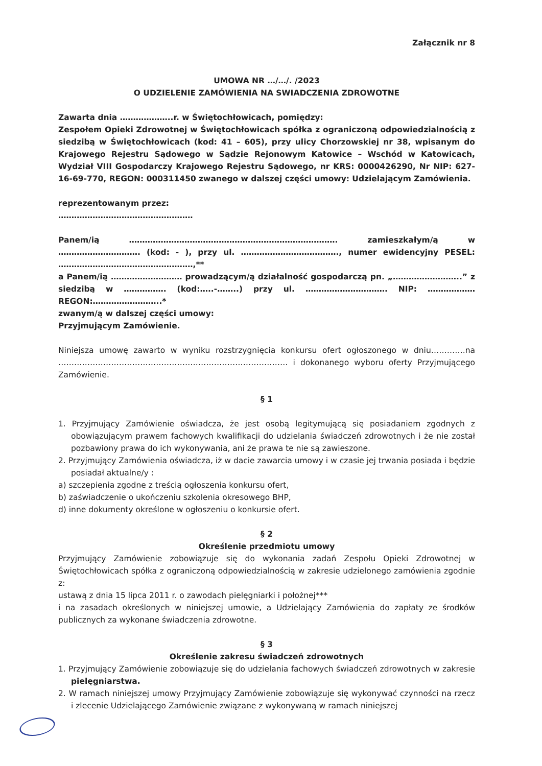Załącznik nr 8
UMOWA NR …/…/. /2023
O UDZIELENIE ZAMÓWIENIA NA SWIADCZENIA ZDROWOTNE
Zawarta dnia ………………..r. w Świętochłowicach, pomiędzy:
Zespołem Opieki Zdrowotnej w Świętochłowicach spółka z ograniczoną odpowiedzialnością z siedzibą w Świętochłowicach (kod: 41 – 605), przy ulicy Chorzowskiej nr 38, wpisanym do Krajowego Rejestru Sądowego w Sądzie Rejonowym Katowice – Wschód w Katowicach, Wydział VIII Gospodarczy Krajowego Rejestru Sądowego, nr KRS: 0000426290, Nr NIP: 627-16-69-770, REGON: 000311450 zwanego w dalszej części umowy: Udzielającym Zamówienia.
reprezentowanym przez:
……………………………………………
Panem/ią ……………………………………………………………………. zamieszkałym/ą w …………………………. (kod: - ), przy ul. ………………………………., numer ewidencyjny PESEL: ……………………………………………,**
a Panem/ią ……………………… prowadzącym/ą działalność gospodarczą pn. „……………………..” z siedzibą w ……………. (kod:…..-……..) przy ul. …………………………. NIP: ……………… REGON:……………………..*
zwanym/ą w dalszej części umowy:
Przyjmującym Zamówienie.
Niniejsza umowę zawarto w wyniku rozstrzygnięcia konkursu ofert ogłoszonego w dniu………….na …………………………………………………………………………… i dokonanego wyboru oferty Przyjmującego Zamówienie.
§ 1
1. Przyjmujący Zamówienie oświadcza, że jest osobą legitymującą się posiadaniem zgodnych z obowiązującym prawem fachowych kwalifikacji do udzielania świadczeń zdrowotnych i że nie został pozbawiony prawa do ich wykonywania, ani że prawa te nie są zawieszone.
2. Przyjmujący Zamówienia oświadcza, iż w dacie zawarcia umowy i w czasie jej trwania posiada i będzie posiadał aktualne/y :
a) szczepienia zgodne z treścią ogłoszenia konkursu ofert,
b) zaświadczenie o ukończeniu szkolenia okresowego BHP,
d) inne dokumenty określone w ogłoszeniu o konkursie ofert.
§ 2
Określenie przedmiotu umowy
Przyjmujący Zamówienie zobowiązuje się do wykonania zadań Zespołu Opieki Zdrowotnej w Świętochłowicach spółka z ograniczoną odpowiedzialnością w zakresie udzielonego zamówienia zgodnie z:
ustawą z dnia 15 lipca 2011 r. o zawodach pielęgniarki i położnej***
i na zasadach określonych w niniejszej umowie, a Udzielający Zamówienia do zapłaty ze środków publicznych za wykonane świadczenia zdrowotne.
§ 3
Określenie zakresu świadczeń zdrowotnych
1. Przyjmujący Zamówienie zobowiązuje się do udzielania fachowych świadczeń zdrowotnych w zakresie pielęgniarstwa.
2. W ramach niniejszej umowy Przyjmujący Zamówienie zobowiązuje się wykonywać czynności na rzecz i zlecenie Udzielającego Zamówienie związane z wykonywaną w ramach niniejszej